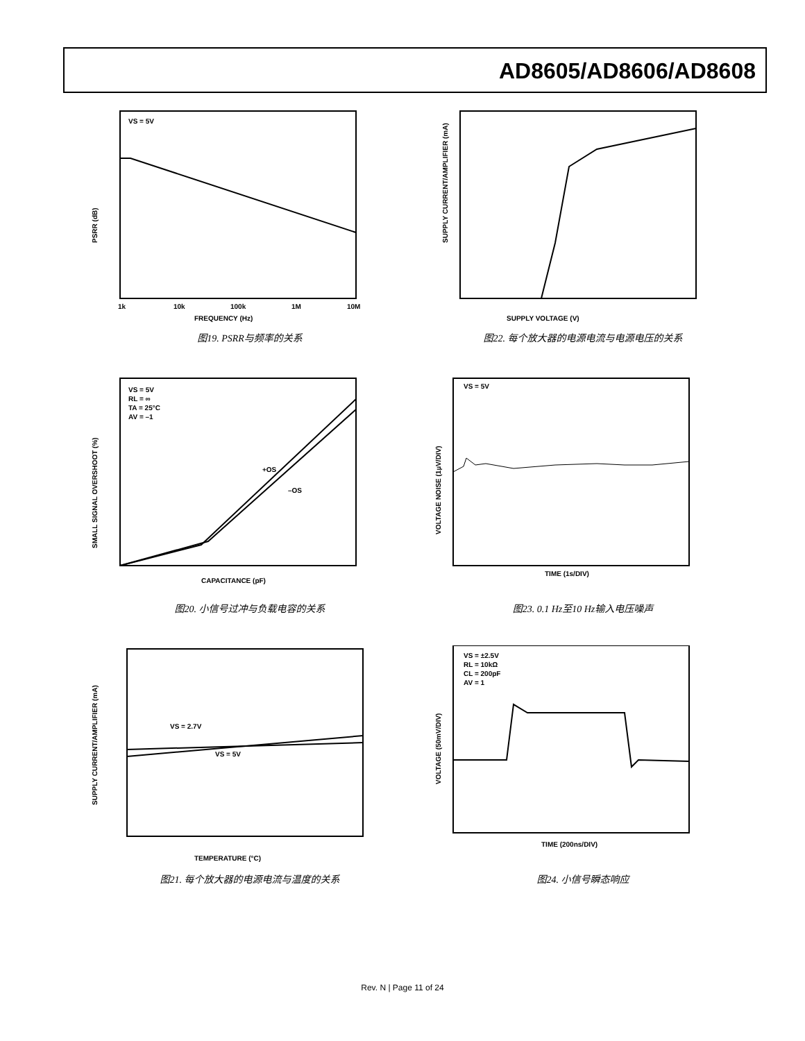AD8605/AD8606/AD8608
VS = 5V
PSRR (dB)
FREQUENCY (Hz)
1k
10k
100k
1M
10M
图19. PSRR与频率的关系
SUPPLY VOLTAGE (V)
SUPPLY CURRENT/AMPLIFIER (mA)
图22. 每个放大器的电源电流与电源电压的关系
VS = 5V
RL = ∞
TA = 25°C
AV = –1
+OS
–OS
CAPACITANCE (pF)
SMALL SIGNAL OVERSHOOT (%)
图20. 小信号过冲与负载电容的关系
VS = 5V
TIME (1s/DIV)
VOLTAGE NOISE (1µV/DIV)
图23. 0.1 Hz至10 Hz输入电压噪声
VS = 2.7V
VS = 5V
TEMPERATURE (°C)
SUPPLY CURRENT/AMPLIFIER (mA)
图21. 每个放大器的电源电流与温度的关系
VS = ±2.5V
RL = 10kΩ
CL = 200pF
AV = 1
TIME (200ns/DIV)
VOLTAGE (50mV/DIV)
图24. 小信号瞬态响应
Rev. N | Page 11 of 24